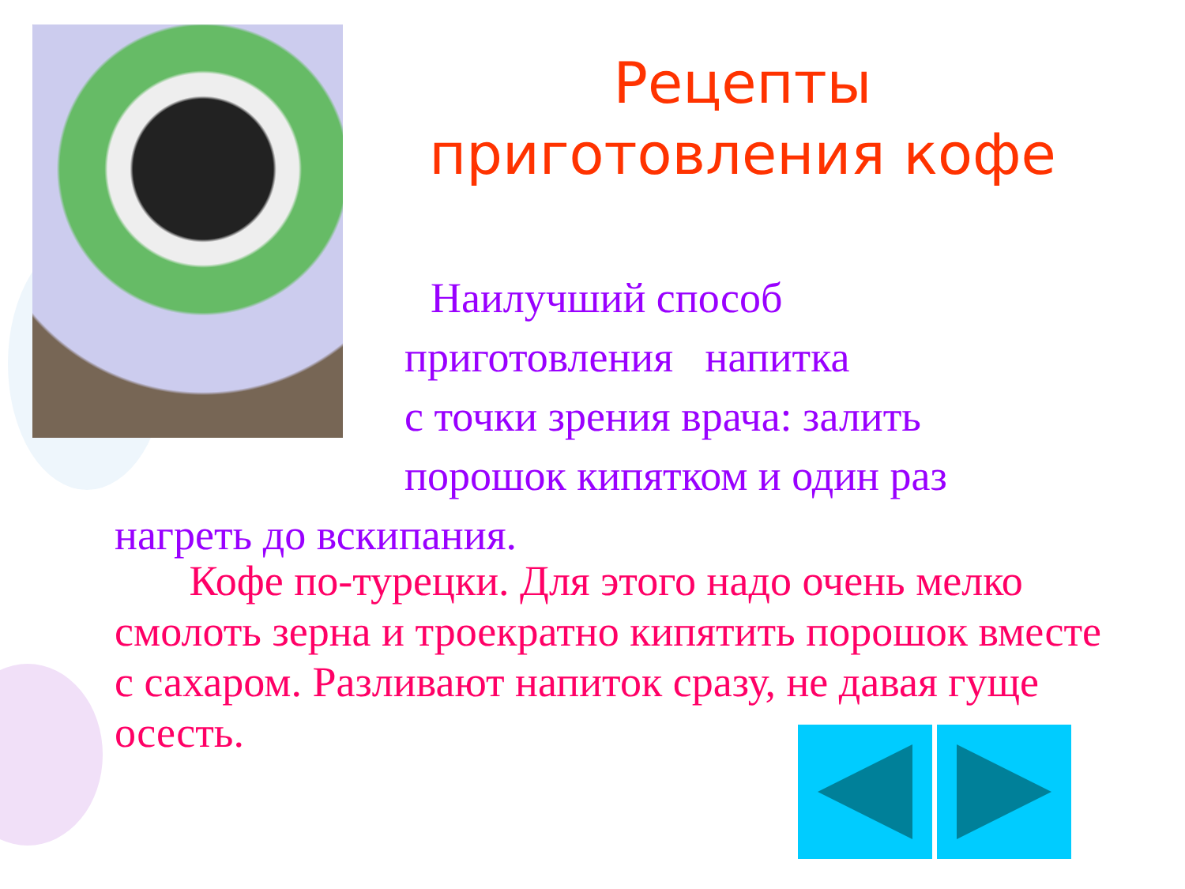Рецепты
приготовления кофе
Наилучший способ
приготовления напитка
с точки зрения врача: залить
порошок кипятком и один раз
нагреть до вскипания.
Кофе по-турецки. Для этого надо очень мелко смолоть зерна и троекратно кипятить порошок вместе с сахаром. Разливают напиток сразу, не давая гуще осесть.